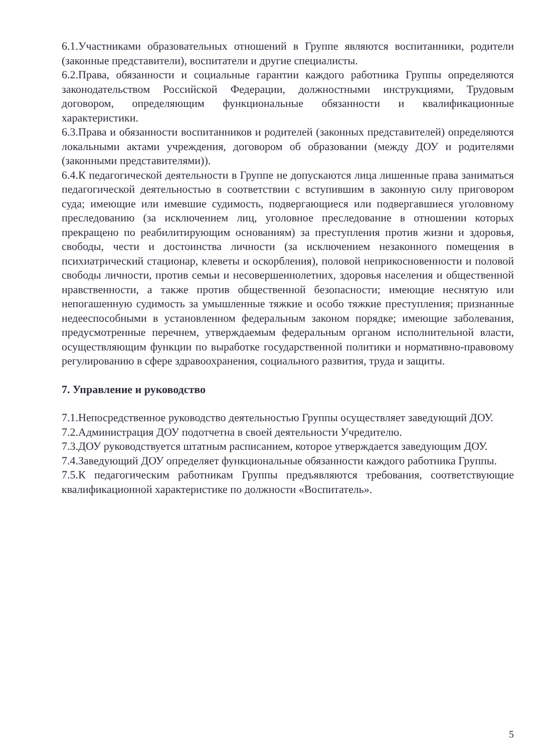6.1.Участниками образовательных отношений в Группе являются воспитанники, родители (законные представители), воспитатели и другие специалисты.
6.2.Права, обязанности и социальные гарантии каждого работника Группы определяются законодательством Российской Федерации, должностными инструкциями, Трудовым договором, определяющим функциональные обязанности и квалификационные характеристики.
6.3.Права и обязанности воспитанников и родителей (законных представителей) определяются локальными актами учреждения, договором об образовании (между ДОУ и родителями (законными представителями)).
6.4.К педагогической деятельности в Группе не допускаются лица лишенные права заниматься педагогической деятельностью в соответствии с вступившим в законную силу приговором суда; имеющие или имевшие судимость, подвергающиеся или подвергавшиеся уголовному преследованию (за исключением лиц, уголовное преследование в отношении которых прекращено по реабилитирующим основаниям) за преступления против жизни и здоровья, свободы, чести и достоинства личности (за исключением незаконного помещения в психиатрический стационар, клеветы и оскорбления), половой неприкосновенности и половой свободы личности, против семьи и несовершеннолетних, здоровья населения и общественной нравственности, а также против общественной безопасности; имеющие неснятую или непогашенную судимость за умышленные тяжкие и особо тяжкие преступления; признанные недееспособными в установленном федеральным законом порядке; имеющие заболевания, предусмотренные перечнем, утверждаемым федеральным органом исполнительной власти, осуществляющим функции по выработке государственной политики и нормативно-правовому регулированию в сфере здравоохранения, социального развития, труда и защиты.
7. Управление и руководство
7.1.Непосредственное руководство деятельностью Группы осуществляет заведующий ДОУ.
7.2.Администрация ДОУ подотчетна в своей деятельности Учредителю.
7.3.ДОУ руководствуется штатным расписанием, которое утверждается заведующим ДОУ.
7.4.Заведующий ДОУ определяет функциональные обязанности каждого работника Группы.
7.5.К педагогическим работникам Группы предъявляются требования, соответствующие квалификационной характеристике по должности «Воспитатель».
5